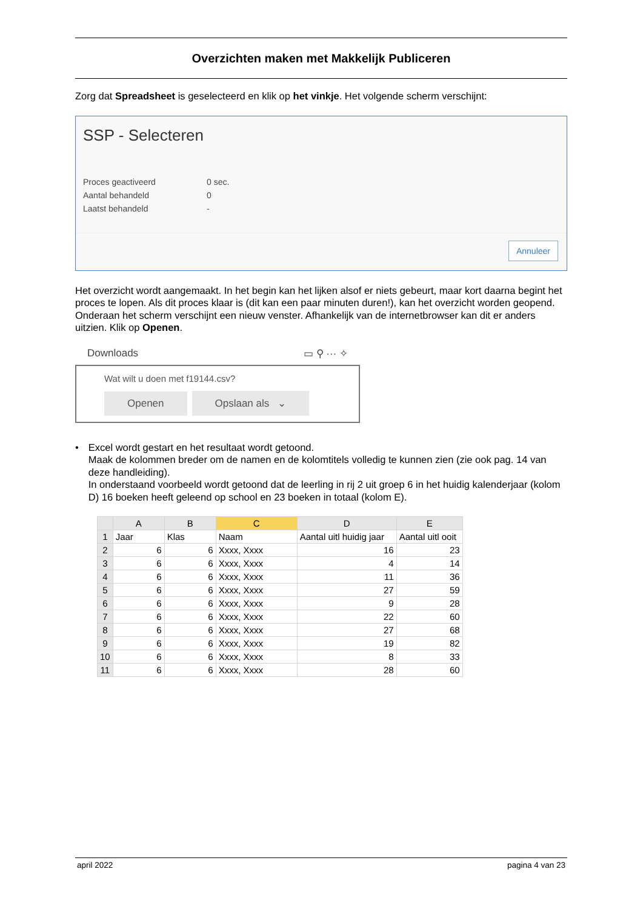Overzichten maken met Makkelijk Publiceren
Zorg dat Spreadsheet is geselecteerd en klik op het vinkje. Het volgende scherm verschijnt:
SSP - Selecteren
| Proces geactiveerd | 0 sec. |
| Aantal behandeld | 0 |
| Laatst behandeld | - |
Annuleer
Het overzicht wordt aangemaakt. In het begin kan het lijken alsof er niets gebeurt, maar kort daarna begint het proces te lopen. Als dit proces klaar is (dit kan een paar minuten duren!), kan het overzicht worden geopend. Onderaan het scherm verschijnt een nieuw venster. Afhankelijk van de internetbrowser kan dit er anders uitzien. Klik op Openen.
Downloads ▭ ⚲ ··· ✧
Wat wilt u doen met f19144.csv?
Openen Opslaan als ⌄
• Excel wordt gestart en het resultaat wordt getoond.
Maak de kolommen breder om de namen en de kolomtitels volledig te kunnen zien (zie ook pag. 14 van deze handleiding).
In onderstaand voorbeeld wordt getoond dat de leerling in rij 2 uit groep 6 in het huidig kalenderjaar (kolom D) 16 boeken heeft geleend op school en 23 boeken in totaal (kolom E).
| | A | B | C | D | E |
| --- | --- | --- | --- | --- | --- |
| 1 | Jaar | Klas | Naam | Aantal uitl huidig jaar | Aantal uitl ooit |
| 2 | 6 | 6 | Xxxx, Xxxx | 16 | 23 |
| 3 | 6 | 6 | Xxxx, Xxxx | 4 | 14 |
| 4 | 6 | 6 | Xxxx, Xxxx | 11 | 36 |
| 5 | 6 | 6 | Xxxx, Xxxx | 27 | 59 |
| 6 | 6 | 6 | Xxxx, Xxxx | 9 | 28 |
| 7 | 6 | 6 | Xxxx, Xxxx | 22 | 60 |
| 8 | 6 | 6 | Xxxx, Xxxx | 27 | 68 |
| 9 | 6 | 6 | Xxxx, Xxxx | 19 | 82 |
| 10 | 6 | 6 | Xxxx, Xxxx | 8 | 33 |
| 11 | 6 | 6 | Xxxx, Xxxx | 28 | 60 |
april 2022 pagina 4 van 23